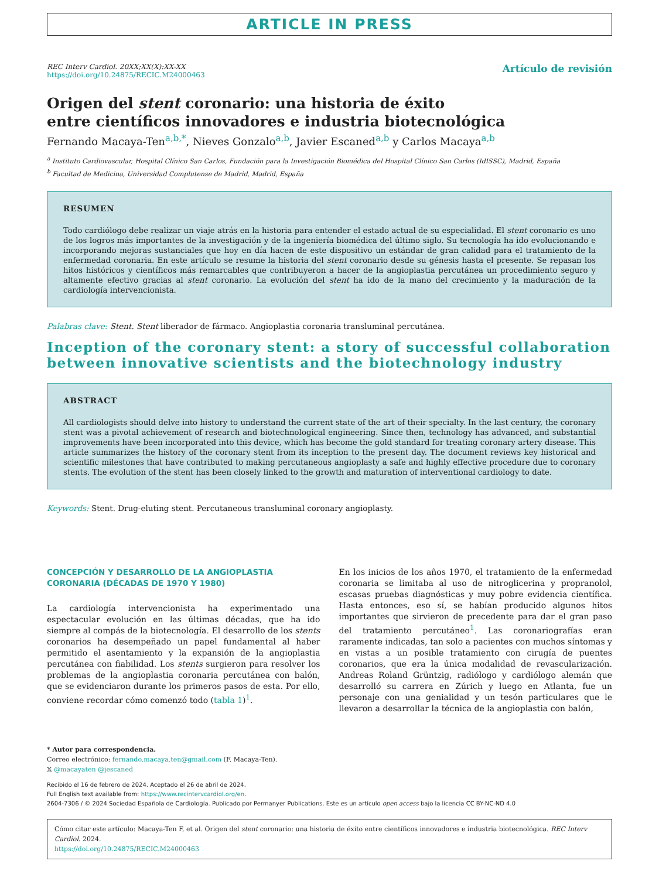ARTICLE IN PRESS
REC Interv Cardiol. 20XX;XX(X):XX-XX
https://doi.org/10.24875/RECIC.M24000463
Artículo de revisión
Origen del stent coronario: una historia de éxito
entre científicos innovadores e industria biotecnológica
Fernando Macaya-Ten<sup>a,b,*</sup>, Nieves Gonzalo<sup>a,b</sup>, Javier Escaned<sup>a,b</sup> y Carlos Macaya<sup>a,b</sup>
<sup>a</sup> Instituto Cardiovascular, Hospital Clínico San Carlos, Fundación para la Investigación Biomédica del Hospital Clínico San Carlos (IdISSC), Madrid, España
<sup>b</sup> Facultad de Medicina, Universidad Complutense de Madrid, Madrid, España
RESUMEN
Todo cardiólogo debe realizar un viaje atrás en la historia para entender el estado actual de su especialidad. El stent coronario es uno de los logros más importantes de la investigación y de la ingeniería biomédica del último siglo. Su tecnología ha ido evolucionando e incorporando mejoras sustanciales que hoy en día hacen de este dispositivo un estándar de gran calidad para el tratamiento de la enfermedad coronaria. En este artículo se resume la historia del stent coronario desde su génesis hasta el presente. Se repasan los hitos históricos y científicos más remarcables que contribuyeron a hacer de la angioplastia percutánea un procedimiento seguro y altamente efectivo gracias al stent coronario. La evolución del stent ha ido de la mano del crecimiento y la maduración de la cardiología intervencionista.
Palabras clave: Stent. Stent liberador de fármaco. Angioplastia coronaria transluminal percutánea.
Inception of the coronary stent: a story of successful collaboration between innovative scientists and the biotechnology industry
ABSTRACT
All cardiologists should delve into history to understand the current state of the art of their specialty. In the last century, the coronary stent was a pivotal achievement of research and biotechnological engineering. Since then, technology has advanced, and substantial improvements have been incorporated into this device, which has become the gold standard for treating coronary artery disease. This article summarizes the history of the coronary stent from its inception to the present day. The document reviews key historical and scientific milestones that have contributed to making percutaneous angioplasty a safe and highly effective procedure due to coronary stents. The evolution of the stent has been closely linked to the growth and maturation of interventional cardiology to date.
Keywords: Stent. Drug-eluting stent. Percutaneous transluminal coronary angioplasty.
CONCEPCIÓN Y DESARROLLO DE LA ANGIOPLASTIA CORONARIA (DÉCADAS DE 1970 Y 1980)
La cardiología intervencionista ha experimentado una espectacular evolución en las últimas décadas, que ha ido siempre al compás de la biotecnología. El desarrollo de los stents coronarios ha desempeñado un papel fundamental al haber permitido el asentamiento y la expansión de la angioplastia percutánea con fiabilidad. Los stents surgieron para resolver los problemas de la angioplastia coronaria percutánea con balón, que se evidenciaron durante los primeros pasos de esta. Por ello, conviene recordar cómo comenzó todo (tabla 1)<sup>1</sup>.
En los inicios de los años 1970, el tratamiento de la enfermedad coronaria se limitaba al uso de nitroglicerina y propranolol, escasas pruebas diagnósticas y muy pobre evidencia científica. Hasta entonces, eso sí, se habían producido algunos hitos importantes que sirvieron de precedente para dar el gran paso del tratamiento percutáneo<sup>1</sup>. Las coronariografías eran raramente indicadas, tan solo a pacientes con muchos síntomas y en vistas a un posible tratamiento con cirugía de puentes coronarios, que era la única modalidad de revascularización. Andreas Roland Grüntzig, radiólogo y cardiólogo alemán que desarrolló su carrera en Zúrich y luego en Atlanta, fue un personaje con una genialidad y un tesón particulares que le llevaron a desarrollar la técnica de la angioplastia con balón,
* Autor para correspondencia.
Correo electrónico: fernando.macaya.ten@gmail.com (F. Macaya-Ten).
𝕏 @macayaten @jescaned
Recibido el 16 de febrero de 2024. Aceptado el 26 de abril de 2024.
Full English text available from: https://www.recintervcardiol.org/en.
2604-7306 / © 2024 Sociedad Española de Cardiología. Publicado por Permanyer Publications. Este es un artículo open access bajo la licencia CC BY-NC-ND 4.0
Cómo citar este artículo: Macaya-Ten F, et al. Origen del stent coronario: una historia de éxito entre científicos innovadores e industria biotecnológica. REC Interv Cardiol. 2024.
https://doi.org/10.24875/RECIC.M24000463